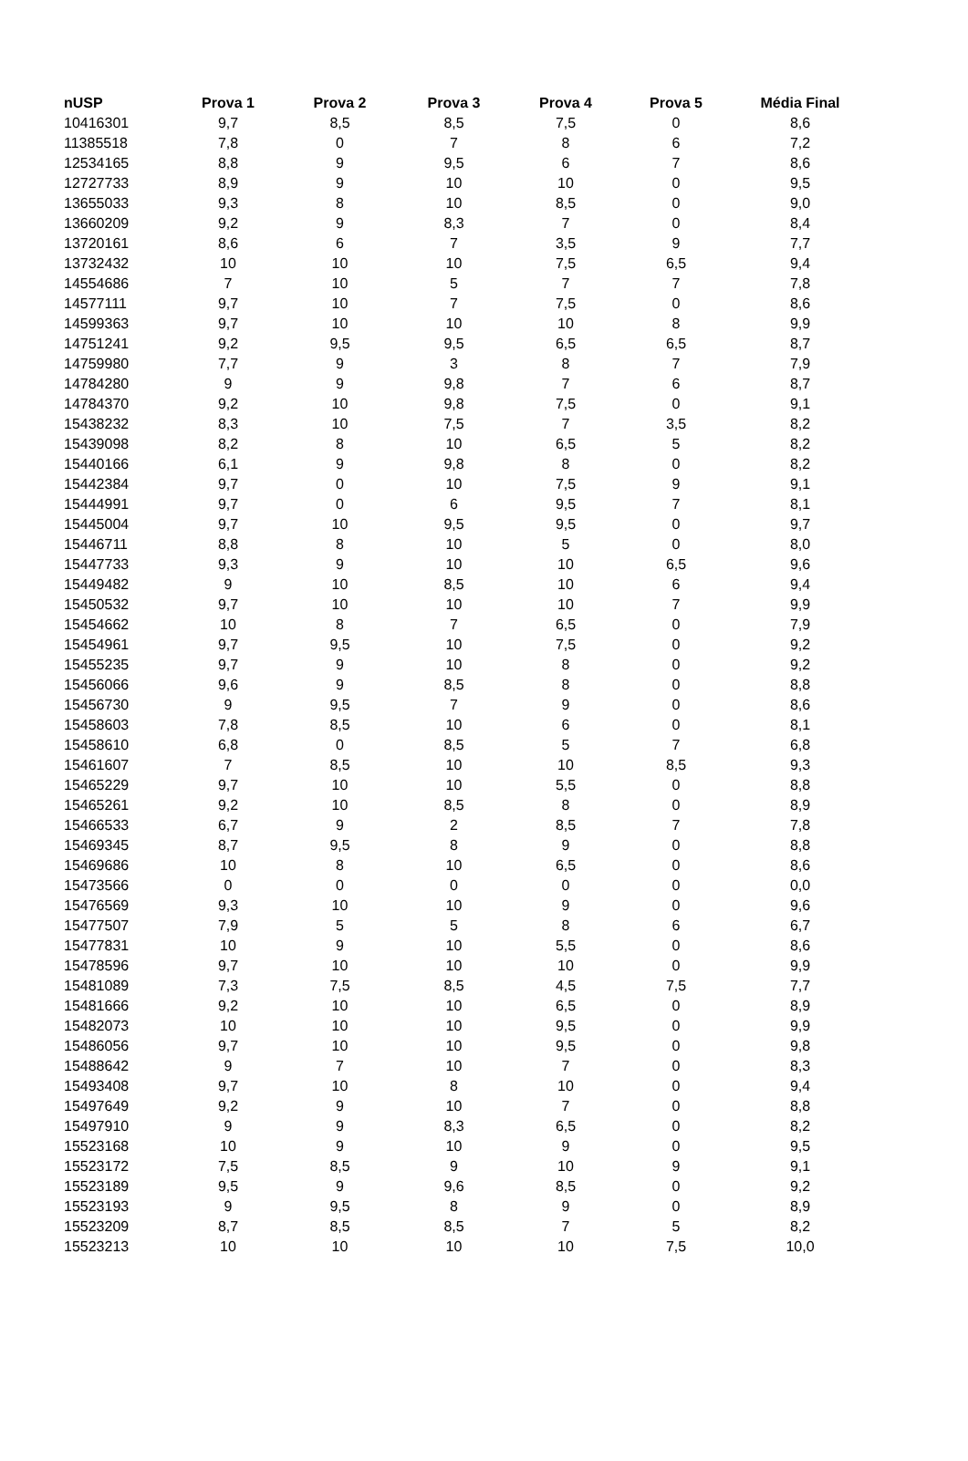| nUSP | Prova 1 | Prova 2 | Prova 3 | Prova 4 | Prova 5 | Média Final |
| --- | --- | --- | --- | --- | --- | --- |
| 10416301 | 9,7 | 8,5 | 8,5 | 7,5 | 0 | 8,6 |
| 11385518 | 7,8 | 0 | 7 | 8 | 6 | 7,2 |
| 12534165 | 8,8 | 9 | 9,5 | 6 | 7 | 8,6 |
| 12727733 | 8,9 | 9 | 10 | 10 | 0 | 9,5 |
| 13655033 | 9,3 | 8 | 10 | 8,5 | 0 | 9,0 |
| 13660209 | 9,2 | 9 | 8,3 | 7 | 0 | 8,4 |
| 13720161 | 8,6 | 6 | 7 | 3,5 | 9 | 7,7 |
| 13732432 | 10 | 10 | 10 | 7,5 | 6,5 | 9,4 |
| 14554686 | 7 | 10 | 5 | 7 | 7 | 7,8 |
| 14577111 | 9,7 | 10 | 7 | 7,5 | 0 | 8,6 |
| 14599363 | 9,7 | 10 | 10 | 10 | 8 | 9,9 |
| 14751241 | 9,2 | 9,5 | 9,5 | 6,5 | 6,5 | 8,7 |
| 14759980 | 7,7 | 9 | 3 | 8 | 7 | 7,9 |
| 14784280 | 9 | 9 | 9,8 | 7 | 6 | 8,7 |
| 14784370 | 9,2 | 10 | 9,8 | 7,5 | 0 | 9,1 |
| 15438232 | 8,3 | 10 | 7,5 | 7 | 3,5 | 8,2 |
| 15439098 | 8,2 | 8 | 10 | 6,5 | 5 | 8,2 |
| 15440166 | 6,1 | 9 | 9,8 | 8 | 0 | 8,2 |
| 15442384 | 9,7 | 0 | 10 | 7,5 | 9 | 9,1 |
| 15444991 | 9,7 | 0 | 6 | 9,5 | 7 | 8,1 |
| 15445004 | 9,7 | 10 | 9,5 | 9,5 | 0 | 9,7 |
| 15446711 | 8,8 | 8 | 10 | 5 | 0 | 8,0 |
| 15447733 | 9,3 | 9 | 10 | 10 | 6,5 | 9,6 |
| 15449482 | 9 | 10 | 8,5 | 10 | 6 | 9,4 |
| 15450532 | 9,7 | 10 | 10 | 10 | 7 | 9,9 |
| 15454662 | 10 | 8 | 7 | 6,5 | 0 | 7,9 |
| 15454961 | 9,7 | 9,5 | 10 | 7,5 | 0 | 9,2 |
| 15455235 | 9,7 | 9 | 10 | 8 | 0 | 9,2 |
| 15456066 | 9,6 | 9 | 8,5 | 8 | 0 | 8,8 |
| 15456730 | 9 | 9,5 | 7 | 9 | 0 | 8,6 |
| 15458603 | 7,8 | 8,5 | 10 | 6 | 0 | 8,1 |
| 15458610 | 6,8 | 0 | 8,5 | 5 | 7 | 6,8 |
| 15461607 | 7 | 8,5 | 10 | 10 | 8,5 | 9,3 |
| 15465229 | 9,7 | 10 | 10 | 5,5 | 0 | 8,8 |
| 15465261 | 9,2 | 10 | 8,5 | 8 | 0 | 8,9 |
| 15466533 | 6,7 | 9 | 2 | 8,5 | 7 | 7,8 |
| 15469345 | 8,7 | 9,5 | 8 | 9 | 0 | 8,8 |
| 15469686 | 10 | 8 | 10 | 6,5 | 0 | 8,6 |
| 15473566 | 0 | 0 | 0 | 0 | 0 | 0,0 |
| 15476569 | 9,3 | 10 | 10 | 9 | 0 | 9,6 |
| 15477507 | 7,9 | 5 | 5 | 8 | 6 | 6,7 |
| 15477831 | 10 | 9 | 10 | 5,5 | 0 | 8,6 |
| 15478596 | 9,7 | 10 | 10 | 10 | 0 | 9,9 |
| 15481089 | 7,3 | 7,5 | 8,5 | 4,5 | 7,5 | 7,7 |
| 15481666 | 9,2 | 10 | 10 | 6,5 | 0 | 8,9 |
| 15482073 | 10 | 10 | 10 | 9,5 | 0 | 9,9 |
| 15486056 | 9,7 | 10 | 10 | 9,5 | 0 | 9,8 |
| 15488642 | 9 | 7 | 10 | 7 | 0 | 8,3 |
| 15493408 | 9,7 | 10 | 8 | 10 | 0 | 9,4 |
| 15497649 | 9,2 | 9 | 10 | 7 | 0 | 8,8 |
| 15497910 | 9 | 9 | 8,3 | 6,5 | 0 | 8,2 |
| 15523168 | 10 | 9 | 10 | 9 | 0 | 9,5 |
| 15523172 | 7,5 | 8,5 | 9 | 10 | 9 | 9,1 |
| 15523189 | 9,5 | 9 | 9,6 | 8,5 | 0 | 9,2 |
| 15523193 | 9 | 9,5 | 8 | 9 | 0 | 8,9 |
| 15523209 | 8,7 | 8,5 | 8,5 | 7 | 5 | 8,2 |
| 15523213 | 10 | 10 | 10 | 10 | 7,5 | 10,0 |